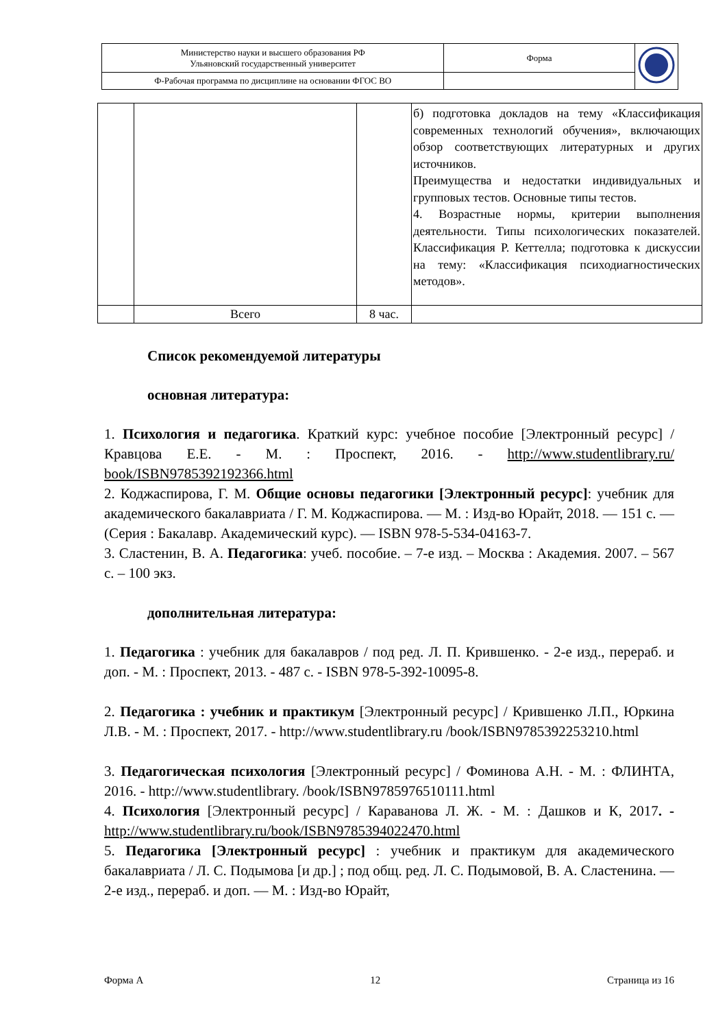| Министерство науки и высшего образования РФ Ульяновский государственный университет | Форма | |
| Ф-Рабочая программа по дисциплине на основании ФГОС ВО | | |
| | | | б) подготовка докладов на тему «Классификация современных технологий обучения», включающих обзор соответствующих литературных и других источников. Преимущества и недостатки индивидуальных и групповых тестов. Основные типы тестов. 4. Возрастные нормы, критерии выполнения деятельности. Типы психологических показателей. Классификация Р. Кеттелла; подготовка к дискуссии на тему: «Классификация психодиагностических методов». |
| | Всего | 8 час. | |
Список рекомендуемой литературы
основная литература:
1. Психология и педагогика. Краткий курс: учебное пособие [Электронный ресурс] / Кравцова Е.Е. - М. : Проспект, 2016. - http://www.studentlibrary.ru/ book/ISBN9785392192366.html
2. Коджаспирова, Г. М. Общие основы педагогики [Электронный ресурс]: учебник для академического бакалавриата / Г. М. Коджаспирова. — М. : Изд-во Юрайт, 2018. — 151 с. — (Серия : Бакалавр. Академический курс). — ISBN 978-5-534-04163-7.
3. Сластенин, В. А. Педагогика: учеб. пособие. – 7-е изд. – Москва : Академия. 2007. – 567 с. – 100 экз.
дополнительная литература:
1. Педагогика : учебник для бакалавров / под ред. Л. П. Крившенко. - 2-е изд., перераб. и доп. - М. : Проспект, 2013. - 487 с. - ISBN 978-5-392-10095-8.
2. Педагогика : учебник и практикум [Электронный ресурс] / Крившенко Л.П., Юркина Л.В. - М. : Проспект, 2017. - http://www.studentlibrary.ru /book/ISBN9785392253210.html
3. Педагогическая психология [Электронный ресурс] / Фоминова А.Н. - М. : ФЛИНТА, 2016. - http://www.studentlibrary. /book/ISBN9785976510111.html
4. Психология [Электронный ресурс] / Караванова Л. Ж. - М. : Дашков и К, 2017. - http://www.studentlibrary.ru/book/ISBN9785394022470.html
5. Педагогика [Электронный ресурс] : учебник и практикум для академического бакалавриата / Л. С. Подымова [и др.] ; под общ. ред. Л. С. Подымовой, В. А. Сластенина. — 2-е изд., перераб. и доп. — М. : Изд-во Юрайт,
Форма А 12 Страница из 16